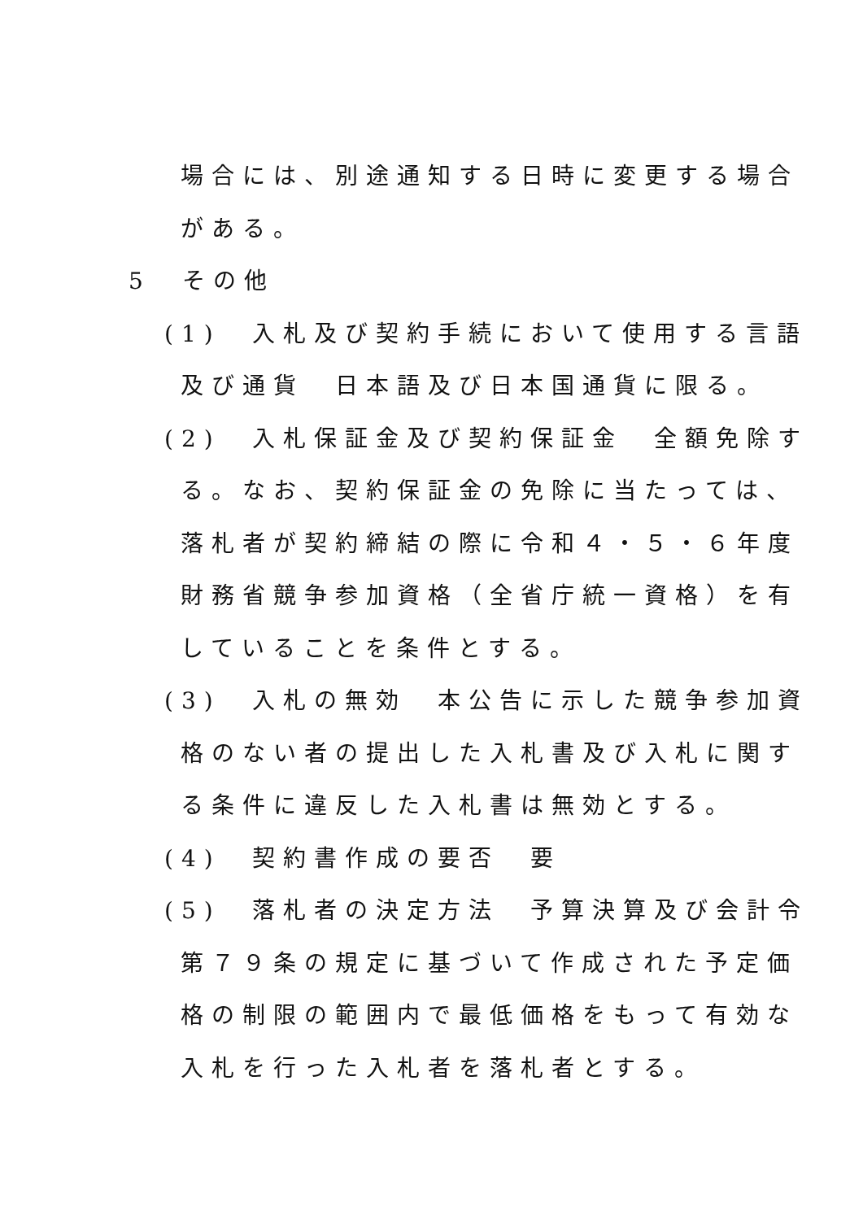場合には、別途通知する日時に変更する場合
がある。
5　その他
(1)　入札及び契約手続において使用する言語
及び通貨　日本語及び日本国通貨に限る。
(2)　入札保証金及び契約保証金　全額免除す
る。なお、契約保証金の免除に当たっては、
落札者が契約締結の際に令和４・５・６年度
財務省競争参加資格（全省庁統一資格）を有
していることを条件とする。
(3)　入札の無効　本公告に示した競争参加資
格のない者の提出した入札書及び入札に関す
る条件に違反した入札書は無効とする。
(4)　契約書作成の要否　要
(5)　落札者の決定方法　予算決算及び会計令
第７９条の規定に基づいて作成された予定価
格の制限の範囲内で最低価格をもって有効な
入札を行った入札者を落札者とする。